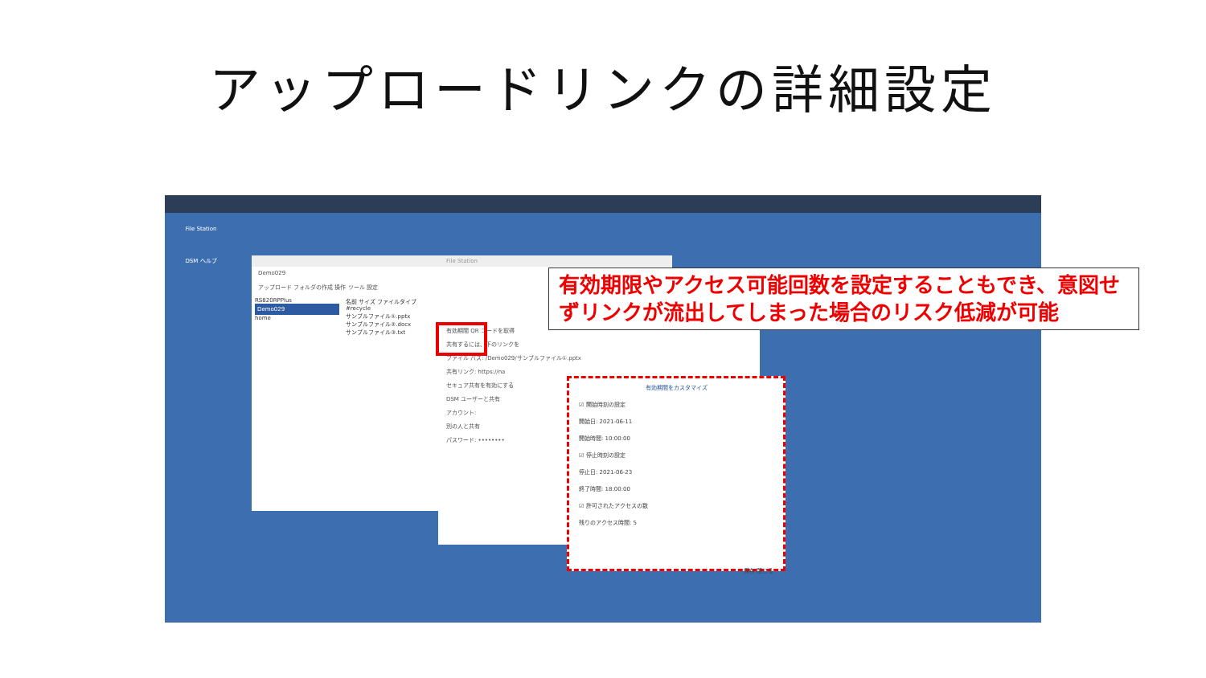アップロードリンクの詳細設定
File Station
DSM ヘルプ
File Station
Demo029
アップロード フォルダの作成 操作 ツール 設定
RS820RPPlus
Demo029
home
名前 サイズ ファイルタイプ
#recycle
サンプルファイル①.pptx
サンプルファイル②.docx
サンプルファイル③.txt
有効期間 QR コードを取得
共有するには、下のリンクを
ファイル パス: /Demo029/サンプルファイル①.pptx
共有リンク: https://na
セキュア共有を有効にする
DSM ユーザーと共有
アカウント:
別の人と共有
パスワード: ••••••••
有効期間をカスタマイズ
☑ 開始時刻の設定
開始日: 2021-06-11
開始時間: 10:00:00
☑ 停止時刻の設定
停止日: 2021-06-23
終了時間: 18:00:00
☑ 許可されたアクセスの数
残りのアクセス時間: 5
保存 閉じる
有効期限やアクセス可能回数を設定することもでき、意図せずリンクが流出してしまった場合のリスク低減が可能